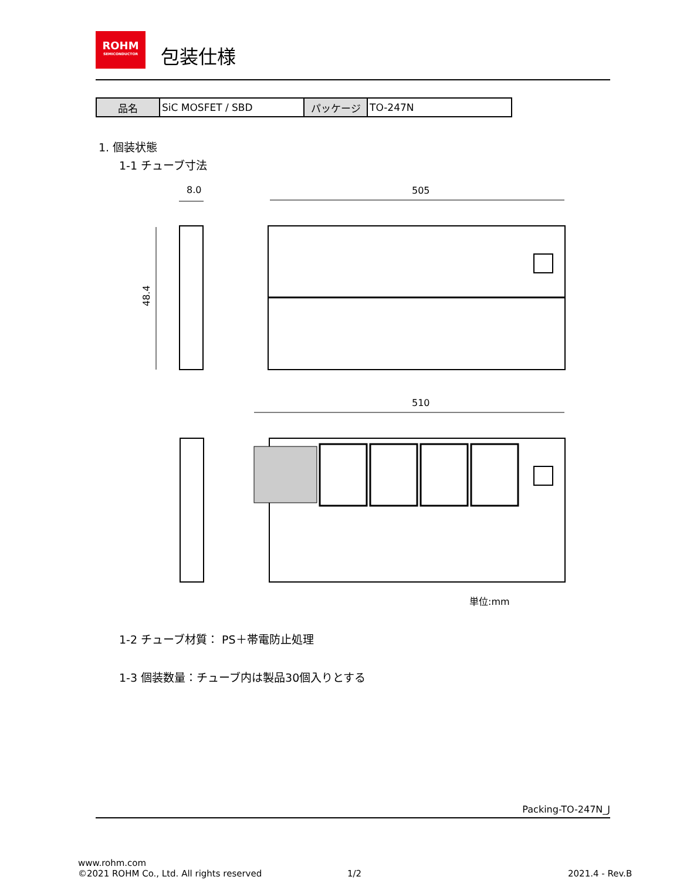ROHM SEMICONDUCTOR
包装仕様
| 品名 | SiC MOSFET / SBD | パッケージ | TO-247N |
1. 個装状態
1-1 チューブ寸法
8.0
505
48.4
510
単位:mm
1-2 チューブ材質： PS＋帯電防止処理
1-3 個装数量：チューブ内は製品30個入りとする
Packing-TO-247N_J
www.rohm.com
©2021 ROHM Co., Ltd. All rights reserved
1/2 2021.4 - Rev.B